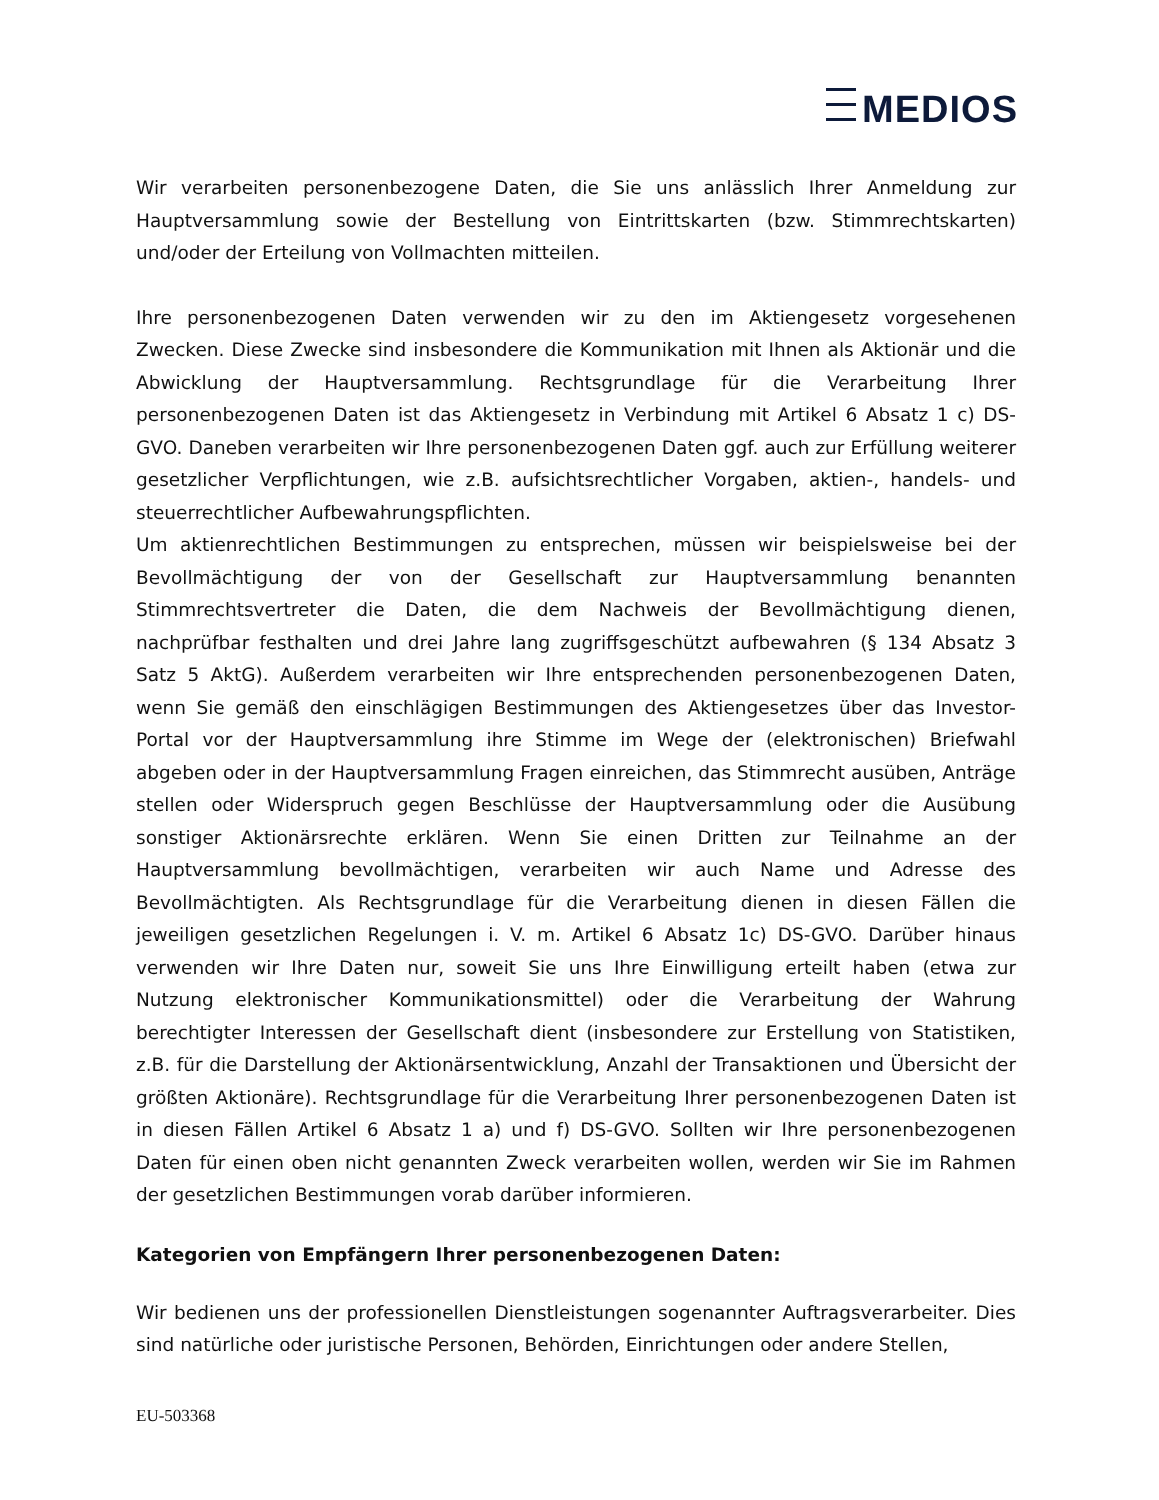MEDIOS
Wir verarbeiten personenbezogene Daten, die Sie uns anlässlich Ihrer Anmeldung zur Hauptversammlung sowie der Bestellung von Eintrittskarten (bzw. Stimmrechtskarten) und/oder der Erteilung von Vollmachten mitteilen.
Ihre personenbezogenen Daten verwenden wir zu den im Aktiengesetz vorgesehenen Zwecken. Diese Zwecke sind insbesondere die Kommunikation mit Ihnen als Aktionär und die Abwicklung der Hauptversammlung. Rechtsgrundlage für die Verarbeitung Ihrer personenbezogenen Daten ist das Aktiengesetz in Verbindung mit Artikel 6 Absatz 1 c) DS-GVO. Daneben verarbeiten wir Ihre personenbezogenen Daten ggf. auch zur Erfüllung weiterer gesetzlicher Verpflichtungen, wie z.B. aufsichtsrechtlicher Vorgaben, aktien-, handels- und steuerrechtlicher Aufbewahrungspflichten.
Um aktienrechtlichen Bestimmungen zu entsprechen, müssen wir beispielsweise bei der Bevollmächtigung der von der Gesellschaft zur Hauptversammlung benannten Stimmrechtsvertreter die Daten, die dem Nachweis der Bevollmächtigung dienen, nachprüfbar festhalten und drei Jahre lang zugriffsgeschützt aufbewahren (§ 134 Absatz 3 Satz 5 AktG). Außerdem verarbeiten wir Ihre entsprechenden personenbezogenen Daten, wenn Sie gemäß den einschlägigen Bestimmungen des Aktiengesetzes über das Investor-Portal vor der Hauptversammlung ihre Stimme im Wege der (elektronischen) Briefwahl abgeben oder in der Hauptversammlung Fragen einreichen, das Stimmrecht ausüben, Anträge stellen oder Widerspruch gegen Beschlüsse der Hauptversammlung oder die Ausübung sonstiger Aktionärsrechte erklären. Wenn Sie einen Dritten zur Teilnahme an der Hauptversammlung bevollmächtigen, verarbeiten wir auch Name und Adresse des Bevollmächtigten. Als Rechtsgrundlage für die Verarbeitung dienen in diesen Fällen die jeweiligen gesetzlichen Regelungen i. V. m. Artikel 6 Absatz 1c) DS-GVO. Darüber hinaus verwenden wir Ihre Daten nur, soweit Sie uns Ihre Einwilligung erteilt haben (etwa zur Nutzung elektronischer Kommunikationsmittel) oder die Verarbeitung der Wahrung berechtigter Interessen der Gesellschaft dient (insbesondere zur Erstellung von Statistiken, z.B. für die Darstellung der Aktionärsentwicklung, Anzahl der Transaktionen und Übersicht der größten Aktionäre). Rechtsgrundlage für die Verarbeitung Ihrer personenbezogenen Daten ist in diesen Fällen Artikel 6 Absatz 1 a) und f) DS-GVO. Sollten wir Ihre personenbezogenen Daten für einen oben nicht genannten Zweck verarbeiten wollen, werden wir Sie im Rahmen der gesetzlichen Bestimmungen vorab darüber informieren.
Kategorien von Empfängern Ihrer personenbezogenen Daten:
Wir bedienen uns der professionellen Dienstleistungen sogenannter Auftragsverarbeiter. Dies sind natürliche oder juristische Personen, Behörden, Einrichtungen oder andere Stellen,
EU-503368